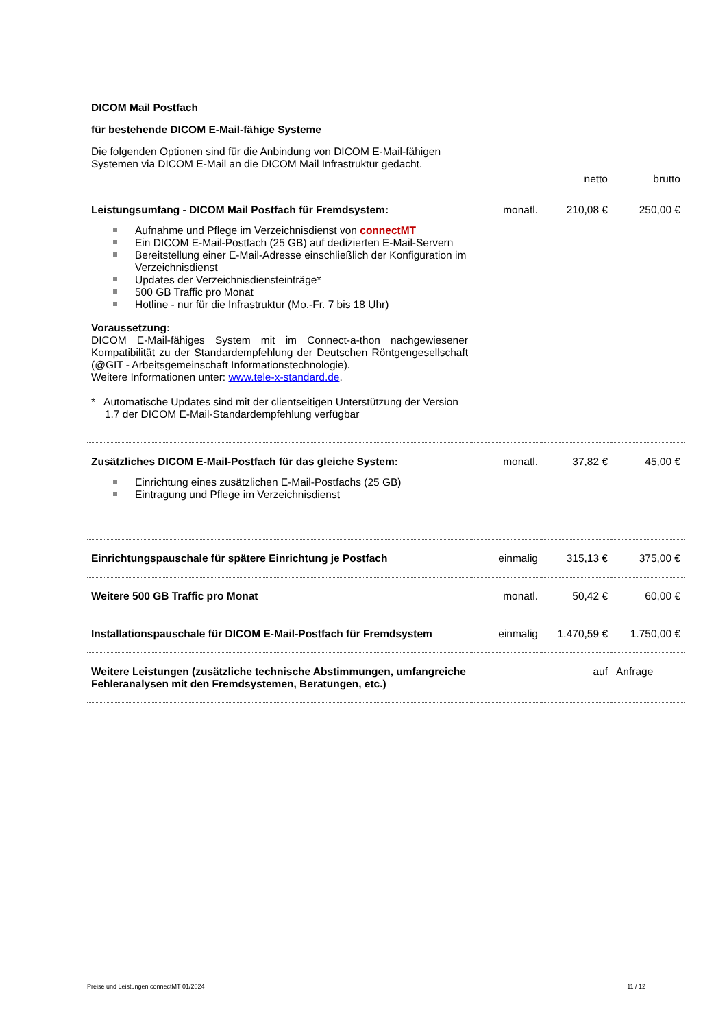DICOM Mail Postfach
für bestehende DICOM E-Mail-fähige Systeme
Die folgenden Optionen sind für die Anbindung von DICOM E-Mail-fähigen
Systemen via DICOM E-Mail an die DICOM Mail Infrastruktur gedacht.
| | | netto | brutto |
| Leistungsumfang - DICOM Mail Postfach für Fremdsystem: Aufnahme und Pflege im Verzeichnisdienst von connectMT Ein DICOM E-Mail-Postfach (25 GB) auf dedizierten E-Mail-Servern Bereitstellung einer E-Mail-Adresse einschließlich der Konfiguration im Verzeichnisdienst Updates der Verzeichnisdiensteinträge* 500 GB Traffic pro Monat Hotline - nur für die Infrastruktur (Mo.-Fr. 7 bis 18 Uhr) Voraussetzung: DICOM E-Mail-fähiges System mit im Connect-a-thon nachgewiesener Kompatibilität zu der Standardempfehlung der Deutschen Röntgengesellschaft (@GIT - Arbeitsgemeinschaft Informationstechnologie). Weitere Informationen unter: www.tele-x-standard.de . * Automatische Updates sind mit der clientseitigen Unterstützung der Version 1.7 der DICOM E-Mail-Standardempfehlung verfügbar | monatl. | 210,08 € | 250,00 € |
| Zusätzliches DICOM E-Mail-Postfach für das gleiche System: Einrichtung eines zusätzlichen E-Mail-Postfachs (25 GB) Eintragung und Pflege im Verzeichnisdienst | monatl. | 37,82 € | 45,00 € |
| Einrichtungspauschale für spätere Einrichtung je Postfach | einmalig | 315,13 € | 375,00 € |
| Weitere 500 GB Traffic pro Monat | monatl. | 50,42 € | 60,00 € |
| Installationspauschale für DICOM E-Mail-Postfach für Fremdsystem | einmalig | 1.470,59 € | 1.750,00 € |
| Weitere Leistungen (zusätzliche technische Abstimmungen, umfangreiche Fehleranalysen mit den Fremdsystemen, Beratungen, etc.) | | auf | Anfrage |
Preise und Leistungen connectMT 01/2024 11 / 12